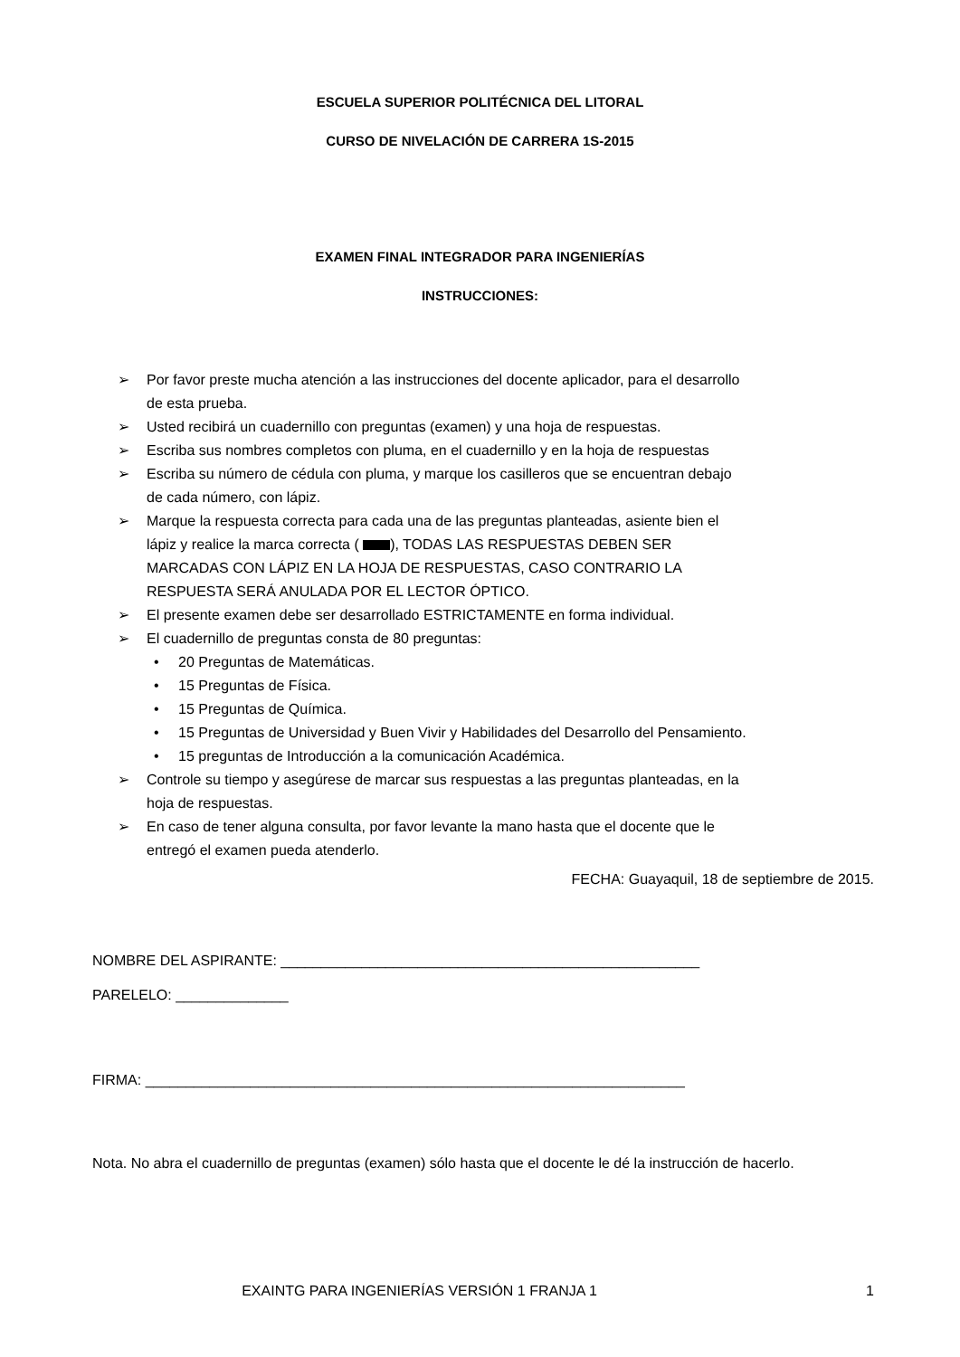ESCUELA SUPERIOR POLITÉCNICA DEL LITORAL
CURSO DE NIVELACIÓN DE CARRERA 1S-2015
EXAMEN FINAL INTEGRADOR PARA INGENIERÍAS
INSTRUCCIONES:
➢ Por favor preste mucha atención a las instrucciones del docente aplicador, para el desarrollo de esta prueba.
➢ Usted recibirá un cuadernillo con preguntas (examen) y una hoja de respuestas.
➢ Escriba sus nombres completos con pluma, en el cuadernillo y en la hoja de respuestas
➢ Escriba su número de cédula con pluma, y marque los casilleros que se encuentran debajo de cada número, con lápiz.
➢ Marque la respuesta correcta para cada una de las preguntas planteadas, asiente bien el lápiz y realice la marca correcta ( ), TODAS LAS RESPUESTAS DEBEN SER MARCADAS CON LÁPIZ EN LA HOJA DE RESPUESTAS, CASO CONTRARIO LA RESPUESTA SERÁ ANULADA POR EL LECTOR ÓPTICO.
➢ El presente examen debe ser desarrollado ESTRICTAMENTE en forma individual.
➢ El cuadernillo de preguntas consta de 80 preguntas:
• 20 Preguntas de Matemáticas.
• 15 Preguntas de Física.
• 15 Preguntas de Química.
• 15 Preguntas de Universidad y Buen Vivir y Habilidades del Desarrollo del Pensamiento.
• 15 preguntas de Introducción a la comunicación Académica.
➢ Controle su tiempo y asegúrese de marcar sus respuestas a las preguntas planteadas, en la hoja de respuestas.
➢ En caso de tener alguna consulta, por favor levante la mano hasta que el docente que le entregó el examen pueda atenderlo.
FECHA: Guayaquil, 18 de septiembre de 2015.
NOMBRE DEL ASPIRANTE: ____________________________________________________
PARELELO: ______________
FIRMA: ___________________________________________________________________
Nota. No abra el cuadernillo de preguntas (examen) sólo hasta que el docente le dé la instrucción de hacerlo.
EXAINTG PARA INGENIERÍAS VERSIÓN 1 FRANJA 1 1